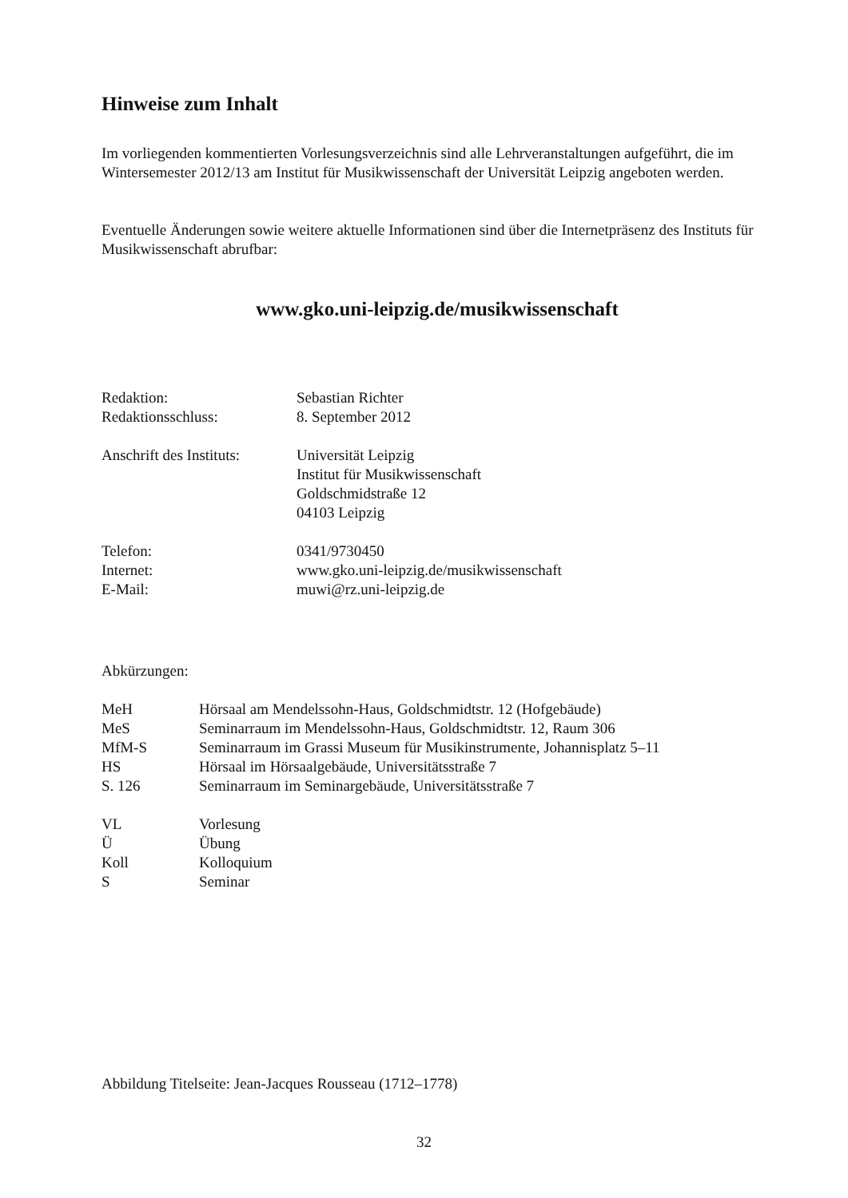Hinweise zum Inhalt
Im vorliegenden kommentierten Vorlesungsverzeichnis sind alle Lehrveranstaltungen aufgeführt, die im Wintersemester 2012/13 am Institut für Musikwissenschaft der Universität Leipzig angeboten werden.
Eventuelle Änderungen sowie weitere aktuelle Informationen sind über die Internetpräsenz des Instituts für Musikwissenschaft abrufbar:
www.gko.uni-leipzig.de/musikwissenschaft
| Redaktion: | Sebastian Richter |
| Redaktionsschluss: | 8. September 2012 |
| Anschrift des Instituts: | Universität Leipzig Institut für Musikwissenschaft Goldschmidstraße 12 04103 Leipzig |
| Telefon: | 0341/9730450 |
| Internet: | www.gko.uni-leipzig.de/musikwissenschaft |
| E-Mail: | muwi@rz.uni-leipzig.de |
Abkürzungen:
| MeH | Hörsaal am Mendelssohn-Haus, Goldschmidtstr. 12 (Hofgebäude) |
| MeS | Seminarraum im Mendelssohn-Haus, Goldschmidtstr. 12, Raum 306 |
| MfM-S | Seminarraum im Grassi Museum für Musikinstrumente, Johannisplatz 5–11 |
| HS | Hörsaal im Hörsaalgebäude, Universitätsstraße 7 |
| S. 126 | Seminarraum im Seminargebäude, Universitätsstraße 7 |
| VL | Vorlesung |
| Ü | Übung |
| Koll | Kolloquium |
| S | Seminar |
Abbildung Titelseite: Jean-Jacques Rousseau (1712–1778)
32